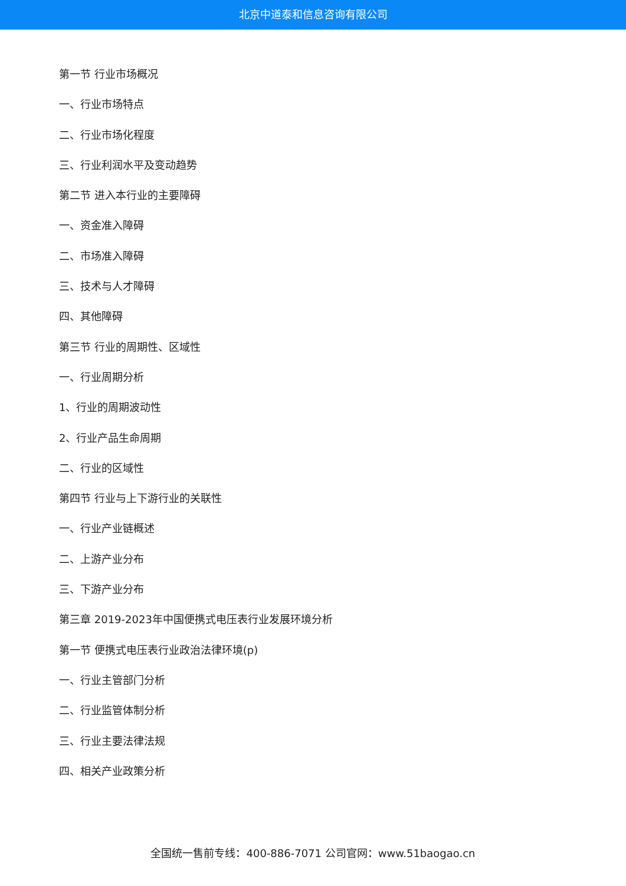北京中道泰和信息咨询有限公司
第一节 行业市场概况
一、行业市场特点
二、行业市场化程度
三、行业利润水平及变动趋势
第二节 进入本行业的主要障碍
一、资金准入障碍
二、市场准入障碍
三、技术与人才障碍
四、其他障碍
第三节 行业的周期性、区域性
一、行业周期分析
1、行业的周期波动性
2、行业产品生命周期
二、行业的区域性
第四节 行业与上下游行业的关联性
一、行业产业链概述
二、上游产业分布
三、下游产业分布
第三章 2019-2023年中国便携式电压表行业发展环境分析
第一节 便携式电压表行业政治法律环境(p)
一、行业主管部门分析
二、行业监管体制分析
三、行业主要法律法规
四、相关产业政策分析
全国统一售前专线：400-886-7071 公司官网：www.51baogao.cn